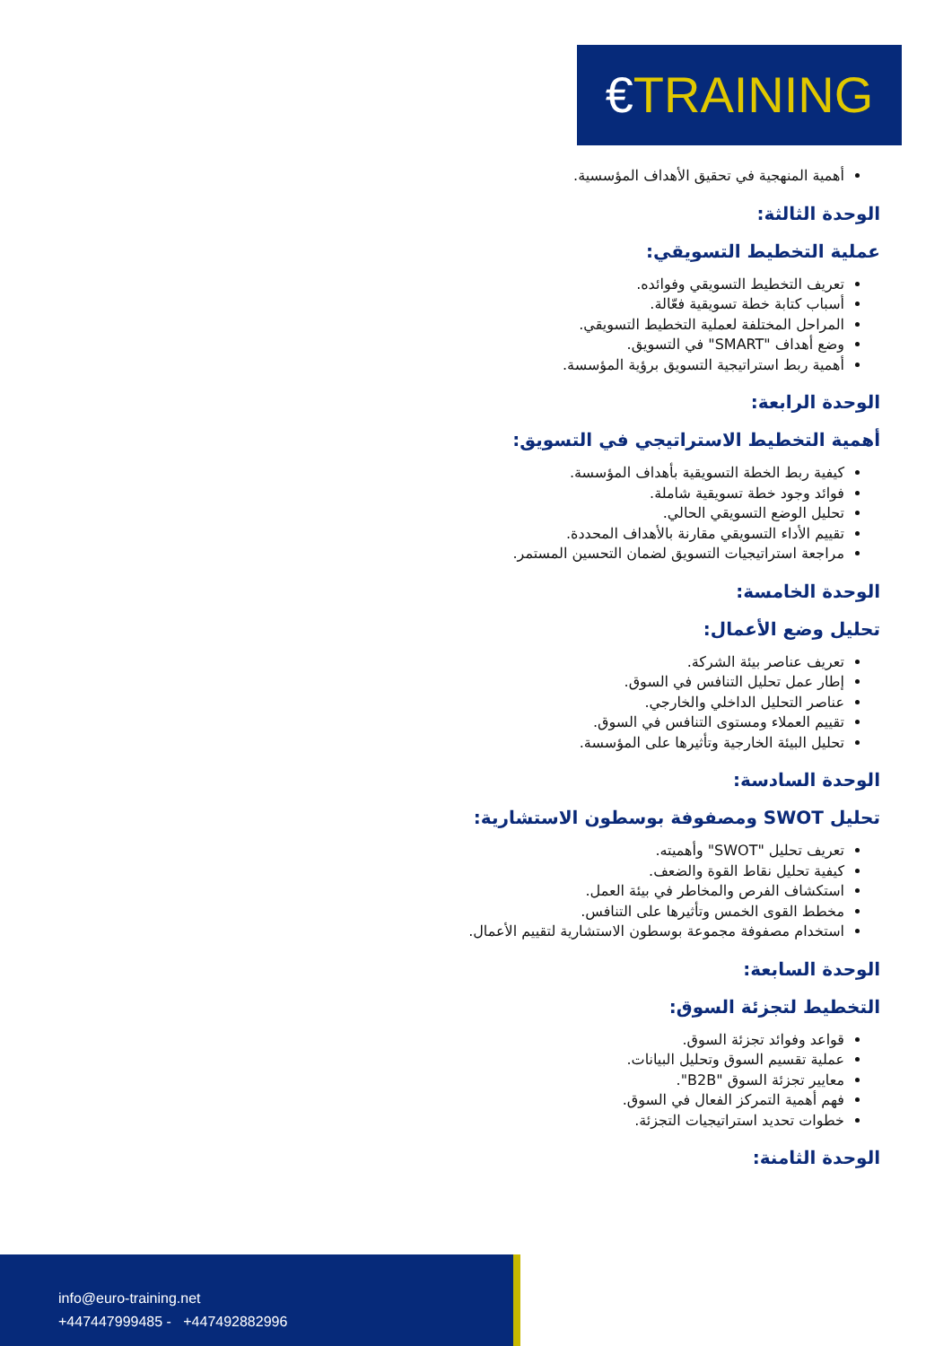€TRAINING
أهمية المنهجية في تحقيق الأهداف المؤسسية.
الوحدة الثالثة:
عملية التخطيط التسويقي:
تعريف التخطيط التسويقي وفوائده.
أسباب كتابة خطة تسويقية فعّالة.
المراحل المختلفة لعملية التخطيط التسويقي.
وضع أهداف "SMART" في التسويق.
أهمية ربط استراتيجية التسويق برؤية المؤسسة.
الوحدة الرابعة:
أهمية التخطيط الاستراتيجي في التسويق:
كيفية ربط الخطة التسويقية بأهداف المؤسسة.
فوائد وجود خطة تسويقية شاملة.
تحليل الوضع التسويقي الحالي.
تقييم الأداء التسويقي مقارنة بالأهداف المحددة.
مراجعة استراتيجيات التسويق لضمان التحسين المستمر.
الوحدة الخامسة:
تحليل وضع الأعمال:
تعريف عناصر بيئة الشركة.
إطار عمل تحليل التنافس في السوق.
عناصر التحليل الداخلي والخارجي.
تقييم العملاء ومستوى التنافس في السوق.
تحليل البيئة الخارجية وتأثيرها على المؤسسة.
الوحدة السادسة:
تحليل SWOT ومصفوفة بوسطون الاستشارية:
تعريف تحليل "SWOT" وأهميته.
كيفية تحليل نقاط القوة والضعف.
استكشاف الفرص والمخاطر في بيئة العمل.
مخطط القوى الخمس وتأثيرها على التنافس.
استخدام مصفوفة مجموعة بوسطون الاستشارية لتقييم الأعمال.
الوحدة السابعة:
التخطيط لتجزئة السوق:
قواعد وفوائد تجزئة السوق.
عملية تقسيم السوق وتحليل البيانات.
معايير تجزئة السوق "B2B".
فهم أهمية التمركز الفعال في السوق.
خطوات تحديد استراتيجيات التجزئة.
الوحدة الثامنة:
info@euro-training.net
+447447999485 - +447492882996